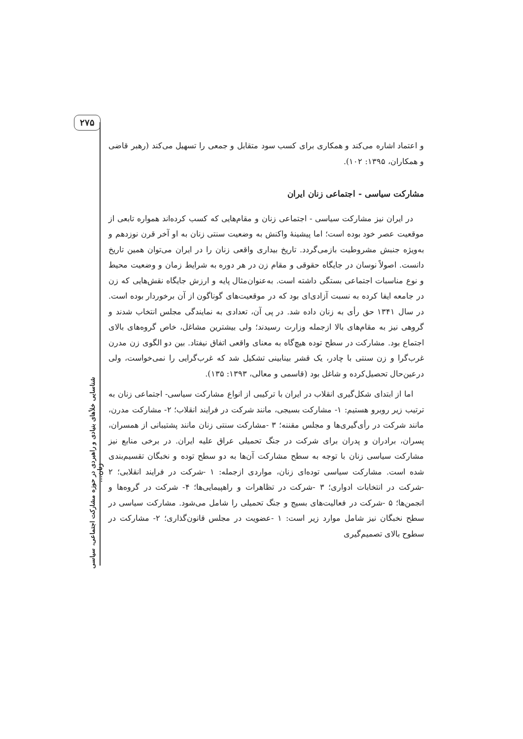۲۷۵
شناسایی خلأهای بنیادی و راهبردی در حوزه مشارکت اجتماعی، سیاسی زنان...
و اعتماد اشاره می‌کند و همکاری برای کسب سود متقابل و جمعی را تسهیل می‌کند (رهبر قاضی و همکاران، ۱۳۹۵: ۱۰۲).
مشارکت سیاسی - اجتماعی زنان ایران
در ایران نیز مشارکت سیاسی - اجتماعی زنان و مقام‌هایی که کسب کرده‌اند همواره تابعی از موقعیت عصر خود بوده است؛ اما پیشینهٔ واکنش به وضعیت سنتی زنان به او آخر قرن نوزدهم و به‌ویژه جنبش مشروطیت بازمی‌گردد. تاریخ بیداری واقعی زنان را در ایران می‌توان همین تاریخ دانست. اصولاً نوسان در جایگاه حقوقی و مقام زن در هر دوره به شرایط زمان و وضعیت محیط و نوع مناسبات اجتماعی بستگی داشته است. به‌عنوان‌مثال پایه و ارزش جایگاه نقش‌هایی که زن در جامعه ایفا کرده به نسبت آزادی‌ای بود که در موقعیت‌های گوناگون از آن برخوردار بوده است. در سال ۱۳۴۱ حق رأی به زنان داده شد. در پی آن، تعدادی به نمایندگی مجلس انتخاب شدند و گروهی نیز به مقام‌های بالا ازجمله وزارت رسیدند؛ ولی بیشترین مشاغل، خاص گروه‌های بالای اجتماع بود. مشارکت در سطح توده هیچ‌گاه به معنای واقعی اتفاق نیفتاد. بین دو الگوی زن مدرن غرب‌گرا و زن سنتی با چادر، یک قشر بینابینی تشکیل شد که غرب‌گرایی را نمی‌خواست، ولی درعین‌حال تحصیل‌کرده و شاغل بود (قاسمی و معالی، ۱۳۹۳: ۱۳۵).
اما از ابتدای شکل‌گیری انقلاب در ایران با ترکیبی از انواع مشارکت سیاسی- اجتماعی زنان به ترتیب زیر روبرو هستیم: ۱- مشارکت بسیجی، مانند شرکت در فرایند انقلاب؛ ۲- مشارکت مدرن، مانند شرکت در رأی‌گیری‌ها و مجلس مقننه؛ ۳ -مشارکت سنتی زنان مانند پشتیبانی از همسران، پسران، برادران و پدران برای شرکت در جنگ تحمیلی عراق علیه ایران. در برخی منابع نیز مشارکت سیاسی زنان با توجه به سطح مشارکت آن‌ها به دو سطح توده و نخبگان تقسیم‌بندی شده است. مشارکت سیاسی توده‌ای زنان، مواردی ازجمله: ۱ -شرکت در فرایند انقلابی؛ ۲ -شرکت در انتخابات ادواری؛ ۳ -شرکت در تظاهرات و راهپیمایی‌ها؛ ۴- شرکت در گروه‌ها و انجمن‌ها؛ ۵ -شرکت در فعالیت‌های بسیج و جنگ تحمیلی را شامل می‌شود. مشارکت سیاسی در سطح نخبگان نیز شامل موارد زیر است: ۱ -عضویت در مجلس قانون‌گذاری؛ ۲- مشارکت در سطوح بالای تصمیم‌گیری